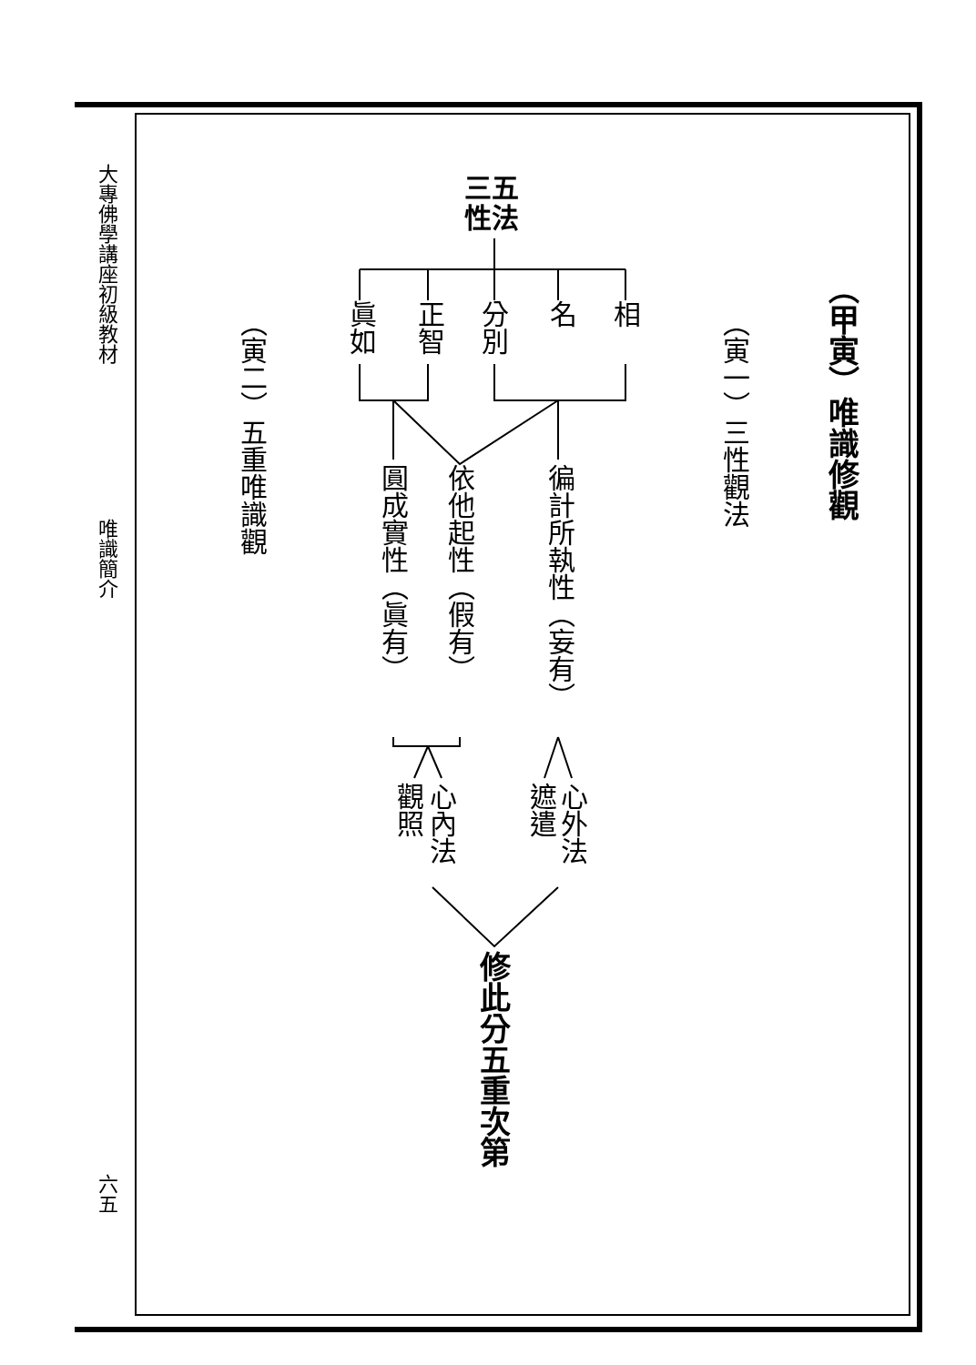大專佛學講座初級教材
唯識簡介
六五
（甲寅）唯識修觀
（寅一）三性觀法
（寅二）五重唯識觀
三五
性法
相
名
分別
正智
眞如
徧計所執性（妄有）
依他起性（假有）
圓成實性（眞有）
心外法
遮遣
心內法
觀照
修此分五重次第